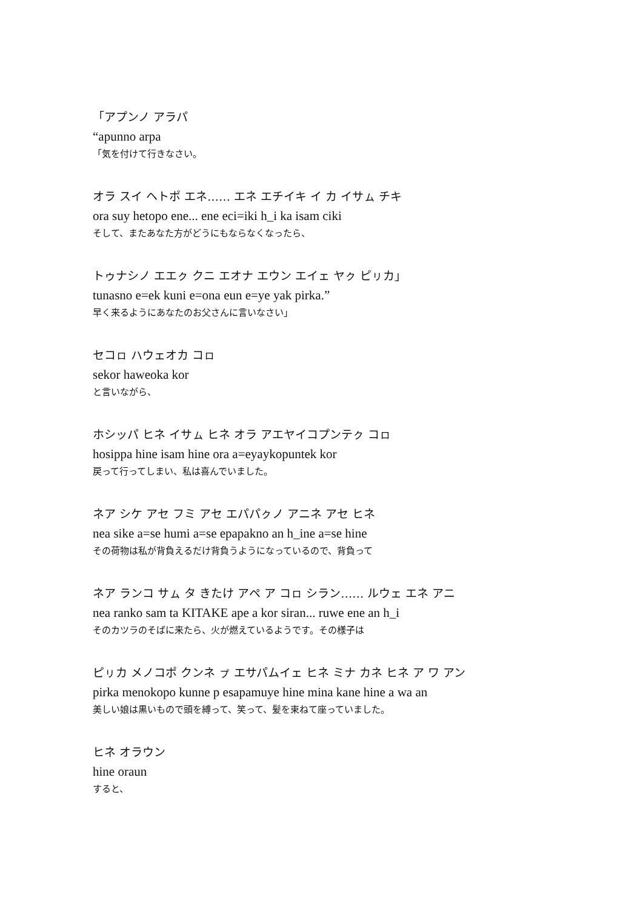「アプンノ アラパ
“apunno arpa
「気を付けて行きなさい。
オラ スイ ヘトポ エネ…… エネ エチイキ イ カ イサㇺ チキ
ora suy hetopo ene... ene eci=iki h_i ka isam ciki
そして、またあなた方がどうにもならなくなったら、
トゥナシノ エエㇰ クニ エオナ エウン エイェ ヤㇰ ピㇼカ」
tunasno e=ek kuni e=ona eun e=ye yak pirka.”
早く来るようにあなたのお父さんに言いなさい」
セコㇿ ハウェオカ コㇿ
sekor haweoka kor
と言いながら、
ホシッパ ヒネ イサㇺ ヒネ オラ アエヤイコプンテㇰ コㇿ
hosippa hine isam hine ora a=eyaykopuntek kor
戻って行ってしまい、私は喜んでいました。
ネア シケ アセ フミ アセ エパパㇰノ アニネ アセ ヒネ
nea sike a=se humi a=se epapakno an h_ine a=se hine
その荷物は私が背負えるだけ背負うようになっているので、背負って
ネア ランコ サㇺ タ きたけ アペ ア コㇿ シラン…… ルウェ エネ アニ
nea ranko sam ta KITAKE ape a kor siran... ruwe ene an h_i
そのカツラのそばに来たら、火が燃えているようです。その様子は
ピㇼカ メノコポ クンネ ㇷ゚ エサパムイェ ヒネ ミナ カネ ヒネ ア ワ アン
pirka menokopo kunne p esapamuye hine mina kane hine a wa an
美しい娘は黒いもので頭を縛って、笑って、髪を束ねて座っていました。
ヒネ オラウン
hine oraun
すると、